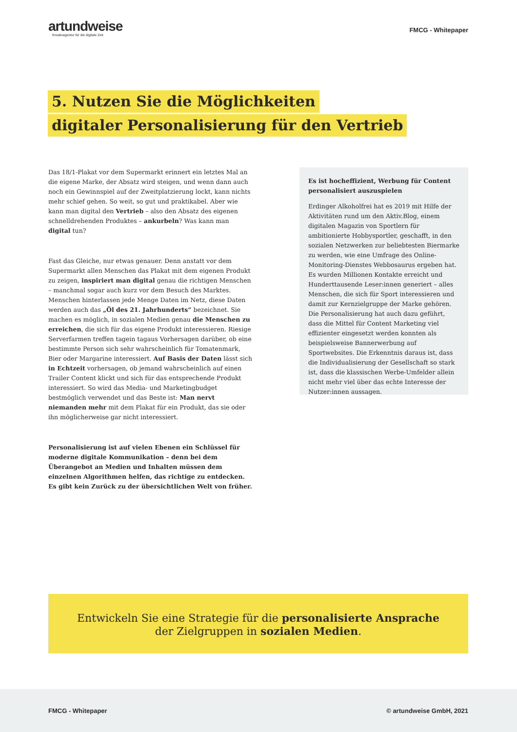artundweise
Kreativagentur für die digitale Zeit
FMCG - Whitepaper
5. Nutzen Sie die Möglichkeiten
digitaler Personalisierung für den Vertrieb
Das 18/1-Plakat vor dem Supermarkt erinnert ein letztes Mal an die eigene Marke, der Absatz wird steigen, und wenn dann auch noch ein Gewinnspiel auf der Zweitplatzierung lockt, kann nichts mehr schief gehen. So weit, so gut und praktikabel. Aber wie kann man digital den Vertrieb – also den Absatz des eigenen schnelldrehenden Produktes – ankurbeln? Was kann man digital tun?
Fast das Gleiche, nur etwas genauer. Denn anstatt vor dem Supermarkt allen Menschen das Plakat mit dem eigenen Produkt zu zeigen, inspiriert man digital genau die richtigen Menschen – manchmal sogar auch kurz vor dem Besuch des Marktes. Menschen hinterlassen jede Menge Daten im Netz, diese Daten werden auch das „Öl des 21. Jahrhunderts“ bezeichnet. Sie machen es möglich, in sozialen Medien genau die Menschen zu erreichen, die sich für das eigene Produkt interessieren. Riesige Serverfarmen treffen tagein tagaus Vorhersagen darüber, ob eine bestimmte Person sich sehr wahrscheinlich für Tomatenmark, Bier oder Margarine interessiert. Auf Basis der Daten lässt sich in Echtzeit vorhersagen, ob jemand wahrscheinlich auf einen Trailer Content klickt und sich für das entsprechende Produkt interessiert. So wird das Media- und Marketingbudget bestmöglich verwendet und das Beste ist: Man nervt niemanden mehr mit dem Plakat für ein Produkt, das sie oder ihn möglicherweise gar nicht interessiert.
Personalisierung ist auf vielen Ebenen ein Schlüssel für moderne digitale Kommunikation – denn bei dem Überangebot an Medien und Inhalten müssen dem einzelnen Algorithmen helfen, das richtige zu entdecken. Es gibt kein Zurück zu der übersichtlichen Welt von früher.
Es ist hocheffizient, Werbung für Content personalisiert auszuspielen
Erdinger Alkoholfrei hat es 2019 mit Hilfe der Aktivitäten rund um den Aktiv.Blog, einem digitalen Magazin von Sportlern für ambitionierte Hobbysportler, geschafft, in den sozialen Netzwerken zur beliebtesten Biermarke zu werden, wie eine Umfrage des Online-Monitoring-Dienstes Webbosaurus ergeben hat. Es wurden Millionen Kontakte erreicht und Hunderttausende Leser:innen generiert – alles Menschen, die sich für Sport interessieren und damit zur Kernzielgruppe der Marke gehören. Die Personalisierung hat auch dazu geführt, dass die Mittel für Content Marketing viel effizienter eingesetzt werden konnten als beispielsweise Bannerwerbung auf Sportwebsites. Die Erkenntnis daraus ist, dass die Individualisierung der Gesellschaft so stark ist, dass die klassischen Werbe-Umfelder allein nicht mehr viel über das echte Interesse der Nutzer:innen aussagen.
Entwickeln Sie eine Strategie für die personalisierte Ansprache
der Zielgruppen in sozialen Medien.
FMCG - Whitepaper © artundweise GmbH, 2021